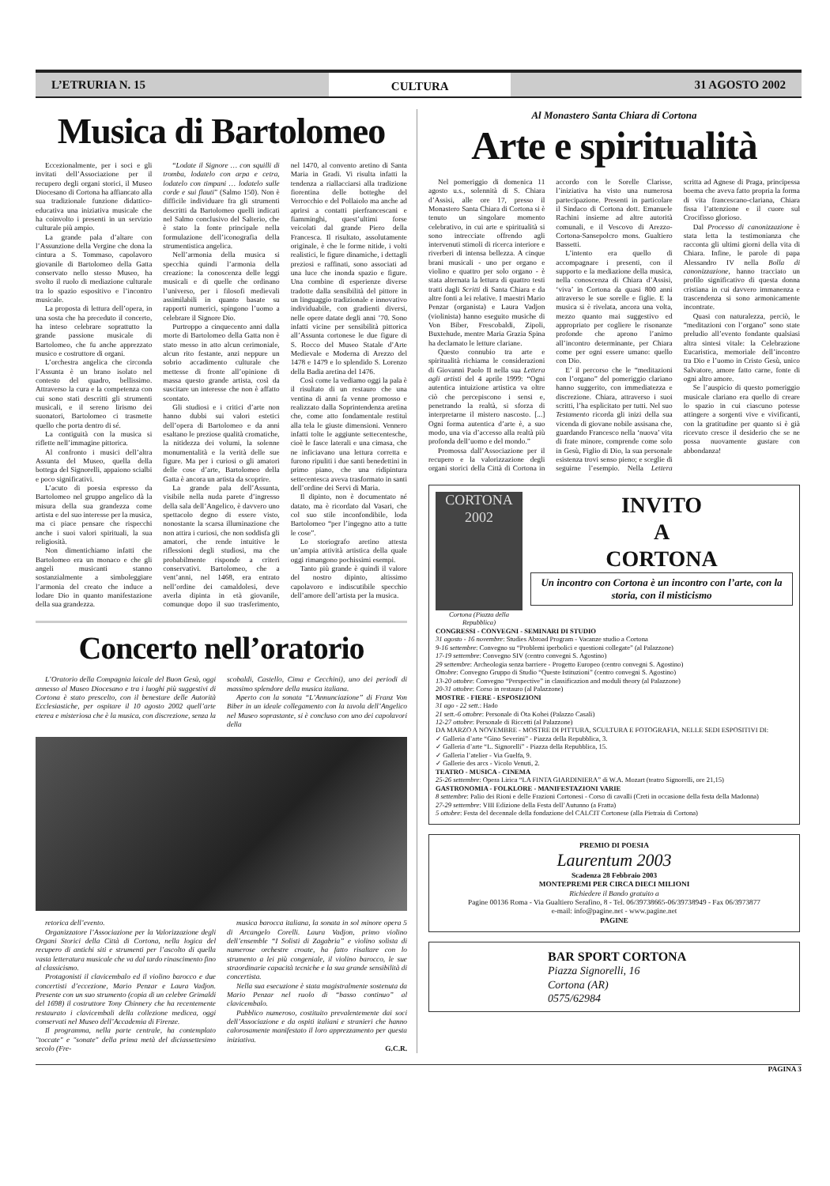L’ETRURIA N. 15
CULTURA
31 AGOSTO 2002
Musica di Bartolomeo
Eccezionalmente, per i soci e gli invitati dell’Associazione per il recupero degli organi storici, il Museo Diocesano di Cortona ha affiancato alla sua tradizionale funzione didattico-educativa una iniziativa musicale che ha coinvolto i presenti in un servizio culturale più ampio.
La grande pala d’altare con l’Assunzione della Vergine che dona la cintura a S. Tommaso, capolavoro giovanile di Bartolomeo della Gatta conservato nello stesso Museo, ha svolto il ruolo di mediazione culturale tra lo spazio espositivo e l’incontro musicale.
La proposta di lettura dell’opera, in una sosta che ha preceduto il concerto, ha inteso celebrare soprattutto la grande passione musicale di Bartolomeo, che fu anche apprezzato musico e costruttore di organi.
L’orchestra angelica che circonda l’Assunta è un brano isolato nel contesto del quadro, bellissimo. Attraverso la cura e la competenza con cui sono stati descritti gli strumenti musicali, e il sereno lirismo dei suonatori, Bartolomeo ci trasmette quello che porta dentro di sé.
La contiguità con la musica si riflette nell’immagine pittorica.
Al confronto i musici dell’altra Assunta del Museo, quella della bottega del Signorelli, appaiono scialbi e poco significativi.
L’acuto di poesia espresso da Bartolomeo nel gruppo angelico dà la misura della sua grandezza come artista e del suo interesse per la musica, ma ci piace pensare che rispecchi anche i suoi valori spirituali, la sua religiosità.
Non dimentichiamo infatti che Bartolomeo era un monaco e che gli angeli musicanti stanno sostanzialmente a simboleggiare l’armonia del creato che induce a lodare Dio in quanto manifestazione della sua grandezza.
“Lodate il Signore … con squilli di tromba, lodatelo con arpa e cetra, lodatelo con timpani … lodatelo sulle corde e sui flauti” (Salmo 150). Non è difficile individuare fra gli strumenti descritti da Bartolomeo quelli indicati nel Salmo conclusivo del Salterio, che è stato la fonte principale nella formulazione dell’iconografia della strumentistica angelica.
Nell’armonia della musica si specchia quindi l’armonia della creazione: la conoscenza delle leggi musicali e di quelle che ordinano l’universo, per i filosofi medievali assimilabili in quanto basate su rapporti numerici, spingono l’uomo a celebrare il Signore Dio.
Purtroppo a cinquecento anni dalla morte di Bartolomeo della Gatta non è stato messo in atto alcun cerimoniale, alcun rito festante, anzi neppure un sobrio accadimento culturale che mettesse di fronte all’opinione di massa questo grande artista, così da suscitare un interesse che non è affatto scontato.
Gli studiosi e i critici d’arte non hanno dubbi sui valori estetici dell’opera di Bartolomeo e da anni esaltano le preziose qualità cromatiche, la nitidezza dei volumi, la solenne monumentalità e la verità delle sue figure. Ma per i curiosi o gli amatori delle cose d’arte, Bartolomeo della Gatta è ancora un artista da scoprire.
La grande pala dell’Assunta, visibile nella nuda parete d’ingresso della sala dell’Angelico, è davvero uno spettacolo degno di essere visto, nonostante la scarsa illuminazione che non attira i curiosi, che non soddisfa gli amatori, che rende intuitive le riflessioni degli studiosi, ma che probabilmente risponde a criteri conservativi. Bartolomeo, che a vent’anni, nel 1468, era entrato nell’ordine dei camaldolesi, deve averla dipinta in età giovanile, comunque dopo il suo trasferimento, nel 1470, al convento aretino di Santa Maria in Gradi. Vi risulta infatti la tendenza a riallacciarsi alla tradizione fiorentina delle botteghe del Verrocchio e del Pollaiolo ma anche ad aprirsi a contatti pierfrancescani e fiamminghi, quest’ultimi forse veicolati dal grande Piero della Francesca. Il risultato, assolutamente originale, è che le forme nitide, i volti realistici, le figure dinamiche, i dettagli preziosi e raffinati, sono associati ad una luce che inonda spazio e figure. Una combine di esperienze diverse tradotte dalla sensibilità del pittore in un linguaggio tradizionale e innovativo individuabile, con gradienti diversi, nelle opere datate degli anni ’70. Sono infatti vicine per sensibilità pittorica all’Assunta cortonese le due figure di S. Rocco del Museo Statale d’Arte Medievale e Moderna di Arezzo del 1478 e 1479 e lo splendido S. Lorenzo della Badia aretina del 1476.
Così come la vediamo oggi la pala è il risultato di un restauro che una ventina di anni fa venne promosso e realizzato dalla Soprintendenza aretina che, come atto fondamentale restituì alla tela le giuste dimensioni. Vennero infatti tolte le aggiunte settecentesche, cioè le fasce laterali e una cimasa, che ne inficiavano una lettura corretta e furono ripuliti i due santi benedettini in primo piano, che una ridipintura settecentesca aveva trasformato in santi dell’ordine dei Servi di Maria.
Il dipinto, non è documentato né datato, ma è ricordato dal Vasari, che col suo stile inconfondibile, loda Bartolomeo “per l’ingegno atto a tutte le cose”.
Lo storiografo aretino attesta un’ampia attività artistica della quale oggi rimangono pochissimi esempi.
Tanto più grande è quindi il valore del nostro dipinto, altissimo capolavoro e indiscutibile specchio dell’amore dell’artista per la musica.
Concerto nell’oratorio
L’Oratorio della Compagnia laicale del Buon Gesù, oggi annesso al Museo Diocesano e tra i luoghi più suggestivi di Cortona è stato prescelto, con il benestare delle Autorità Ecclesiastiche, per ospitare il 10 agosto 2002 quell’arte eterea e misteriosa che è la musica, con discrezione, senza la scobaldi, Castello, Cima e Cecchini), uno dei periodi di massimo splendore della musica italiana.
Aperto con la sonata “L’Annunciazione” di Franz Von Biber in un ideale collegamento con la tavola dell’Angelico nel Museo soprastante, si è concluso con uno dei capolavori della
retorica dell’evento.
Organizzatore l’Associazione per la Valorizzazione degli Organi Storici della Città di Cortona, nella logica del recupero di antichi siti e strumenti per l’ascolto di quella vasta letteratura musicale che va dal tardo rinascimento fino al classicismo.
Protagonisti il clavicembalo ed il violino barocco e due concertisti d’eccezione, Mario Penzar e Laura Vadjon. Presente con un suo strumento (copia di un celebre Grimaldi del 1698) il costruttore Tony Chinnery che ha recentemente restaurato i clavicembali della collezione medicea, oggi conservati nel Museo dell’Accademia di Firenze.
Il programma, nella parte centrale, ha contemplato "toccate" e "sonate" della prima metà del diciassettesimo secolo (Fre-
musica barocca italiana, la sonata in sol minore opera 5 di Arcangelo Corelli. Laura Vadjon, primo violino dell’ensemble “I Solisti di Zagabria” e violino solista di numerose orchestre croate, ha fatto risaltare con lo strumento a lei più congeniale, il violino barocco, le sue straordinarie capacità tecniche e la sua grande sensibilità di concertista.
Nella sua esecuzione è stata magistralmente sostenuta da Mario Penzar nel ruolo di “basso continuo” al clavicembalo.
Pubblico numeroso, costituito prevalentemente dai soci dell’Associazione e da ospiti italiani e stranieri che hanno calorosamente manifestato il loro apprezzamento per questa iniziativa.
G.C.R.
Al Monastero Santa Chiara di Cortona
Arte e spiritualità
Nel pomeriggio di domenica 11 agosto u.s., solennità di S. Chiara d’Assisi, alle ore 17, presso il Monastero Santa Chiara di Cortona si è tenuto un singolare momento celebrativo, in cui arte e spiritualità si sono intrecciate offrendo agli intervenuti stimoli di ricerca interiore e riverberi di intensa bellezza. A cinque brani musicali - uno per organo e violino e quattro per solo organo - è stata alternata la lettura di quattro testi tratti dagli Scritti di Santa Chiara e da altre fonti a lei relative. I maestri Mario Penzar (organista) e Laura Vadjon (violinista) hanno eseguito musiche di Von Biber, Frescobaldi, Zipoli, Buxtehude, mentre Maria Grazia Spina ha declamato le letture clariane.
Questo connubio tra arte e spiritualità richiama le considerazioni di Giovanni Paolo II nella sua Lettera agli artisti del 4 aprile 1999: “Ogni autentica intuizione artistica va oltre ciò che percepiscono i sensi e, penetrando la realtà, si sforza di interpretarne il mistero nascosto. [...] Ogni forma autentica d’arte è, a suo modo, una via d’accesso alla realtà più profonda dell’uomo e del mondo.”
Promossa dall’Associazione per il recupero e la valorizzazione degli organi storici della Città di Cortona in accordo con le Sorelle Clarisse, l’iniziativa ha visto una numerosa partecipazione. Presenti in particolare il Sindaco di Cortona dott. Emanuele Rachini insieme ad altre autorità comunali, e il Vescovo di Arezzo-Cortona-Sansepolcro mons. Gualtiero Bassetti.
L’intento era quello di accompagnare i presenti, con il supporto e la mediazione della musica, nella conoscenza di Chiara d’Assisi, ‘viva’ in Cortona da quasi 800 anni attraverso le sue sorelle e figlie. E la musica si è rivelata, ancora una volta, mezzo quanto mai suggestivo ed appropriato per cogliere le risonanze profonde che aprono l’animo all’incontro determinante, per Chiara come per ogni essere umano: quello con Dio.
E’ il percorso che le “meditazioni con l’organo” del pomeriggio clariano hanno suggerito, con immediatezza e discrezione. Chiara, attraverso i suoi scritti, l’ha esplicitato per tutti. Nel suo Testamento ricorda gli inizi della sua vicenda di giovane nobile assisana che, guardando Francesco nella ‘nuova’ vita di frate minore, comprende come solo in Gesù, Figlio di Dio, la sua personale esistenza trovi senso pieno; e sceglie di seguirne l’esempio. Nella Lettera scritta ad Agnese di Praga, principessa boema che aveva fatto propria la forma di vita francescano-clariana, Chiara fissa l’attenzione e il cuore sul Crocifisso glorioso.
Dal Processo di canonizzazione è stata letta la testimonianza che racconta gli ultimi giorni della vita di Chiara. Infine, le parole di papa Alessandro IV nella Bolla di canonizzazione, hanno tracciato un profilo significativo di questa donna cristiana in cui davvero immanenza e trascendenza si sono armonicamente incontrate.
Quasi con naturalezza, perciò, le “meditazioni con l’organo” sono state preludio all’evento fondante qualsiasi altra sintesi vitale: la Celebrazione Eucaristica, memoriale dell’incontro tra Dio e l’uomo in Cristo Gesù, unico Salvatore, amore fatto carne, fonte di ogni altro amore.
Se l’auspicio di questo pomeriggio musicale clariano era quello di creare lo spazio in cui ciascuno potesse attingere a sorgenti vive e vivificanti, con la gratitudine per quanto si è già ricevuto cresce il desiderio che se ne possa nuovamente gustare con abbondanza!
CORTONA 2002
Cortona (Piazza della Repubblica)
INVITO
A
CORTONA
Un incontro con Cortona è un incontro con l’arte, con la storia, con il misticismo
CONGRESSI - CONVEGNI - SEMINARI DI STUDIO
31 agosto - 16 novembre: Studies Abroad Program - Vacanze studio a Cortona
9-16 settembre: Convegno su “Problemi iperbolici e questioni collegate” (al Palazzone)
17-19 settembre: Convegno SIV (centro convegni S. Agostino)
29 settembre: Archeologia senza barriere - Progetto Europeo (centro convegni S. Agostino)
Ottobre: Convegno Gruppo di Studio “Queste Istituzioni” (centro convegni S. Agostino)
13-20 ottobre: Convegno “Perspective” in classificazion and moduli theory (al Palazzone)
20-31 ottobre: Corso in restauro (al Palazzone)
MOSTRE - FIERE - ESPOSIZIONI
31 ago - 22 sett.: Hado
21 sett.-6 ottobre: Personale di Ota Kohei (Palazzo Casali)
12-27 ottobre: Personale di Riccetti (al Palazzone)
DA MARZO A NOVEMBRE - MOSTRE DI PITTURA, SCULTURA E FOTOGRAFIA, NELLE SEDI ESPOSITIVI DI:
✓ Galleria d’arte “Gino Severini” - Piazza della Repubblica, 3.
✓ Galleria d’arte “L. Signorelli” - Piazza della Repubblica, 15.
✓ Galleria l’atelier - Via Guelfa, 9.
✓ Gallerie des arcs - Vicolo Venuti, 2.
TEATRO - MUSICA - CINEMA
25-26 settembre: Opera Lirica “LA FINTA GIARDINIERA” di W.A. Mozart (teatro Signorelli, ore 21,15)
GASTRONOMIA - FOLKLORE - MANIFESTAZIONI VARIE
8 settembre: Palio dei Rioni e delle Frazioni Cortonesi - Corso di cavalli (Creti in occasione della festa della Madonna)
27-29 settembre: VIII Edizione della Festa dell’Autunno (a Fratta)
5 ottobre: Festa del decennale della fondazione del CALCIT Cortonese (alla Pietraia di Cortona)
PREMIO DI POESIA
Laurentum 2003
Scadenza 28 Febbraio 2003
MONTEPREMI PER CIRCA DIECI MILIONI
Richiedere il Bando gratuito a
Pagine 00136 Roma - Via Gualtiero Serafino, 8 - Tel. 06/39738665-06/39738949 - Fax 06/3973877
e-mail: info@pagine.net - www.pagine.net
PAGINE
BAR SPORT CORTONA
Piazza Signorelli, 16
Cortona (AR)
0575/62984
PAGINA 3